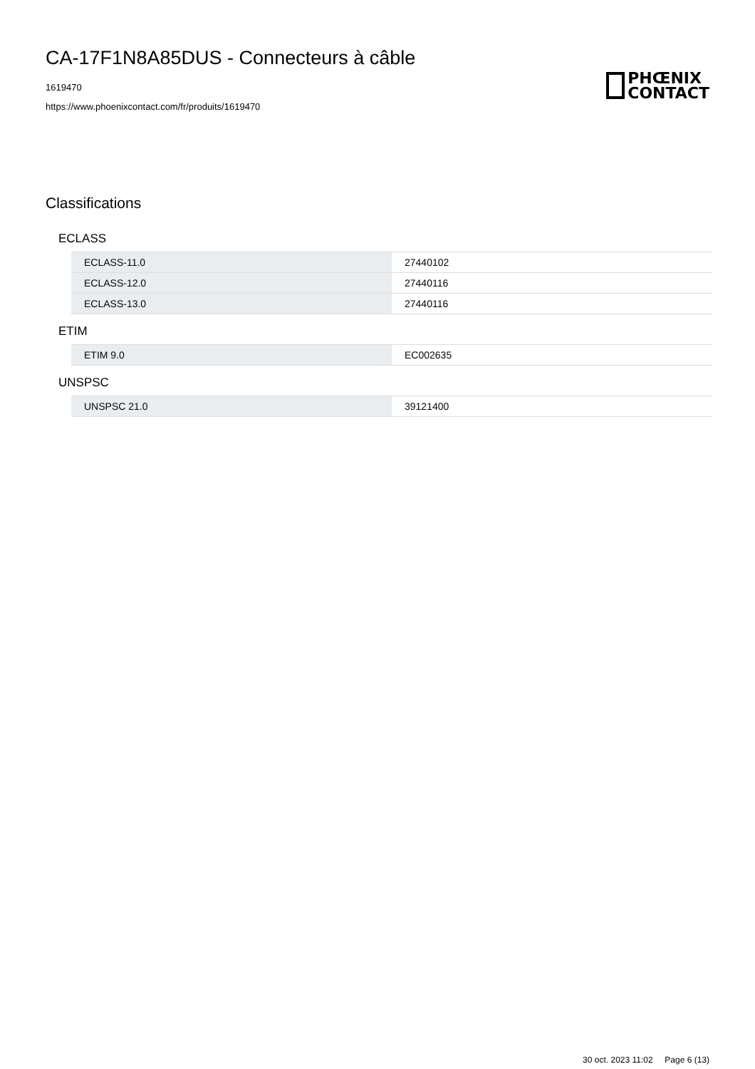CA-17F1N8A85DUS - Connecteurs à câble
1619470
https://www.phoenixcontact.com/fr/produits/1619470
PHŒNIX
CONTACT
Classifications
ECLASS
| ECLASS-11.0 | 27440102 |
| ECLASS-12.0 | 27440116 |
| ECLASS-13.0 | 27440116 |
ETIM
| ETIM 9.0 | EC002635 |
UNSPSC
| UNSPSC 21.0 | 39121400 |
30 oct. 2023 11:02 Page 6 (13)